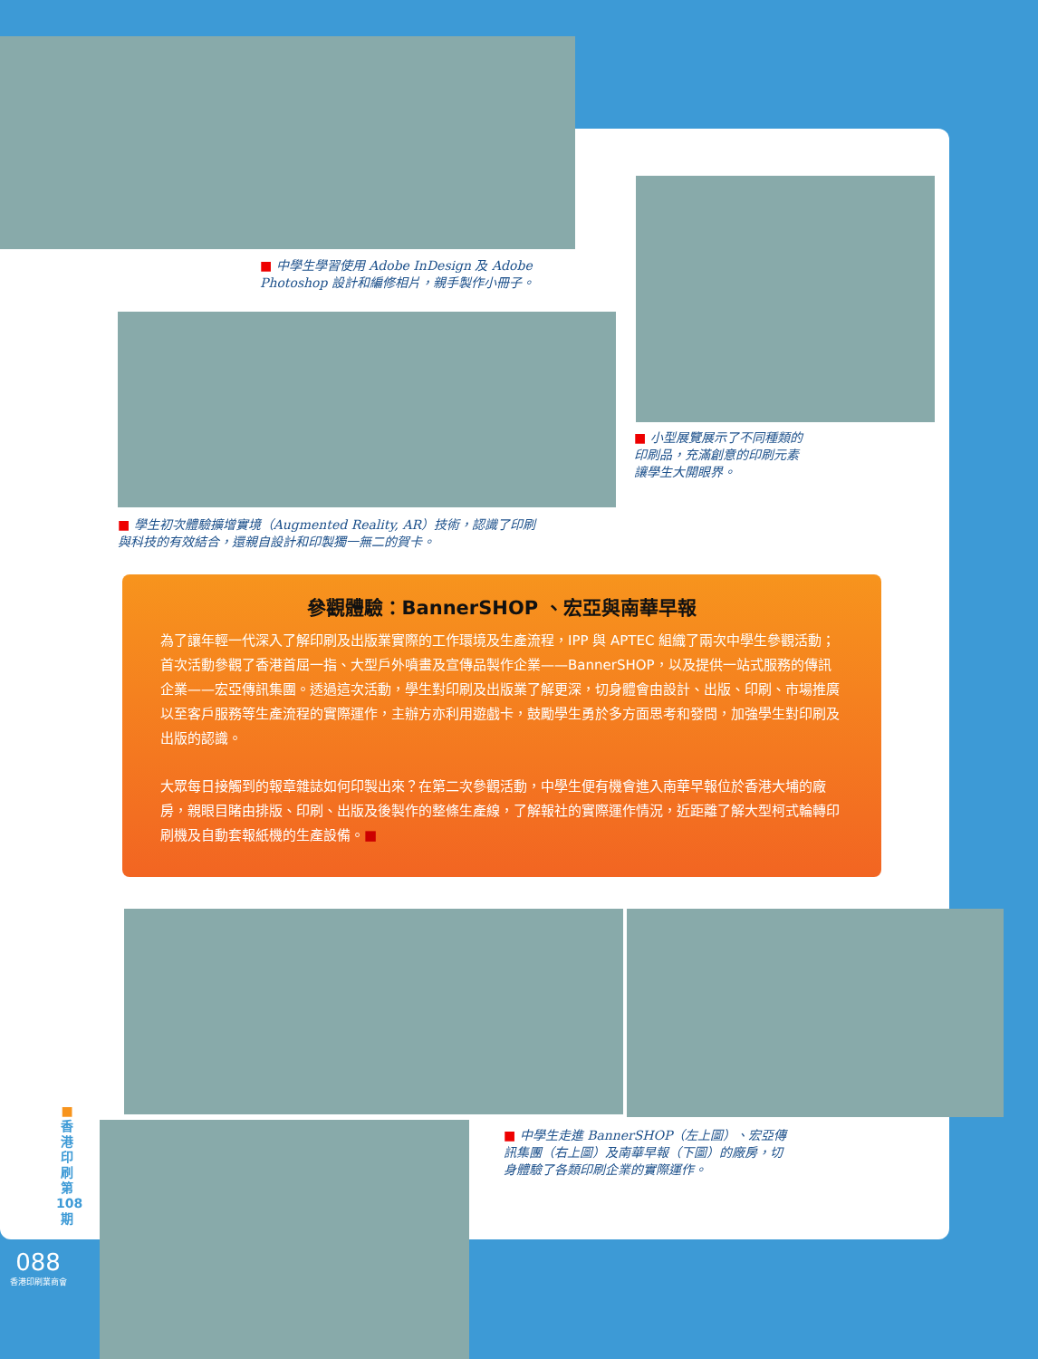■ 中學生學習使用 Adobe InDesign 及 Adobe Photoshop 設計和編修相片，親手製作小冊子。
■ 學生初次體驗擴增實境（Augmented Reality, AR）技術，認識了印刷與科技的有效結合，還親自設計和印製獨一無二的賀卡。
■ 小型展覽展示了不同種類的印刷品，充滿創意的印刷元素讓學生大開眼界。
參觀體驗：BannerSHOP 、宏亞與南華早報
為了讓年輕一代深入了解印刷及出版業實際的工作環境及生產流程，IPP 與 APTEC 組織了兩次中學生參觀活動；首次活動參觀了香港首屈一指、大型戶外噴畫及宣傳品製作企業——BannerSHOP，以及提供一站式服務的傳訊企業——宏亞傳訊集團。透過這次活動，學生對印刷及出版業了解更深，切身體會由設計、出版、印刷、市場推廣以至客戶服務等生產流程的實際運作，主辦方亦利用遊戲卡，鼓勵學生勇於多方面思考和發問，加強學生對印刷及出版的認識。
大眾每日接觸到的報章雜誌如何印製出來？在第二次參觀活動，中學生便有機會進入南華早報位於香港大埔的廠房，親眼目睹由排版、印刷、出版及後製作的整條生產線，了解報社的實際運作情況，近距離了解大型柯式輪轉印刷機及自動套報紙機的生產設備。■
■ 中學生走進 BannerSHOP（左上圖）、宏亞傳訊集團（右上圖）及南華早報（下圖）的廠房，切身體驗了各類印刷企業的實際運作。
■
香
港
印
刷
第
108
期
088
香港印刷業商會